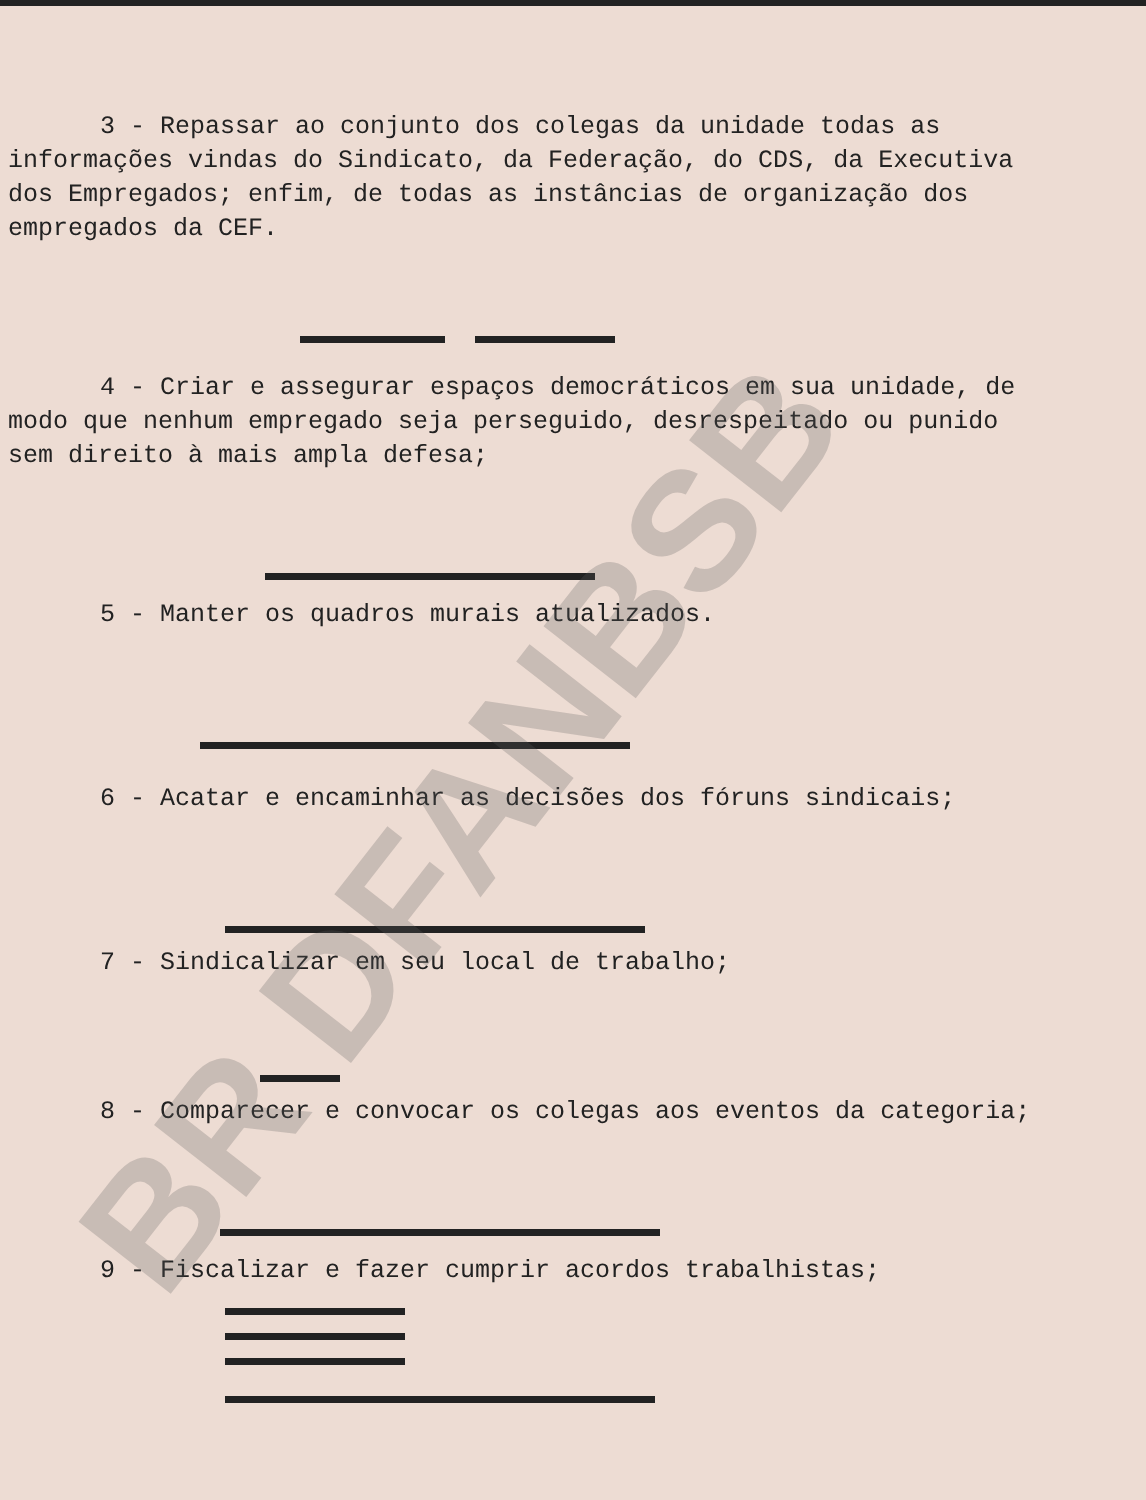3 - Repassar ao conjunto dos colegas da unidade todas as informações vindas do Sindicato, da Federação, do CDS, da Executiva dos Empregados; enfim, de todas as instâncias de organização dos empregados da CEF.
4 - Criar e assegurar espaços democráticos em sua unidade, de modo que nenhum empregado seja perseguido, desrespeitado ou punido sem direito à mais ampla defesa;
5 - Manter os quadros murais atualizados.
6 - Acatar e encaminhar as decisões dos fóruns sindicais;
7 - Sindicalizar em seu local de trabalho;
8 - Comparecer e convocar os colegas aos eventos da categoria;
9 - Fiscalizar e fazer cumprir acordos trabalhistas;
BR DFANBSB